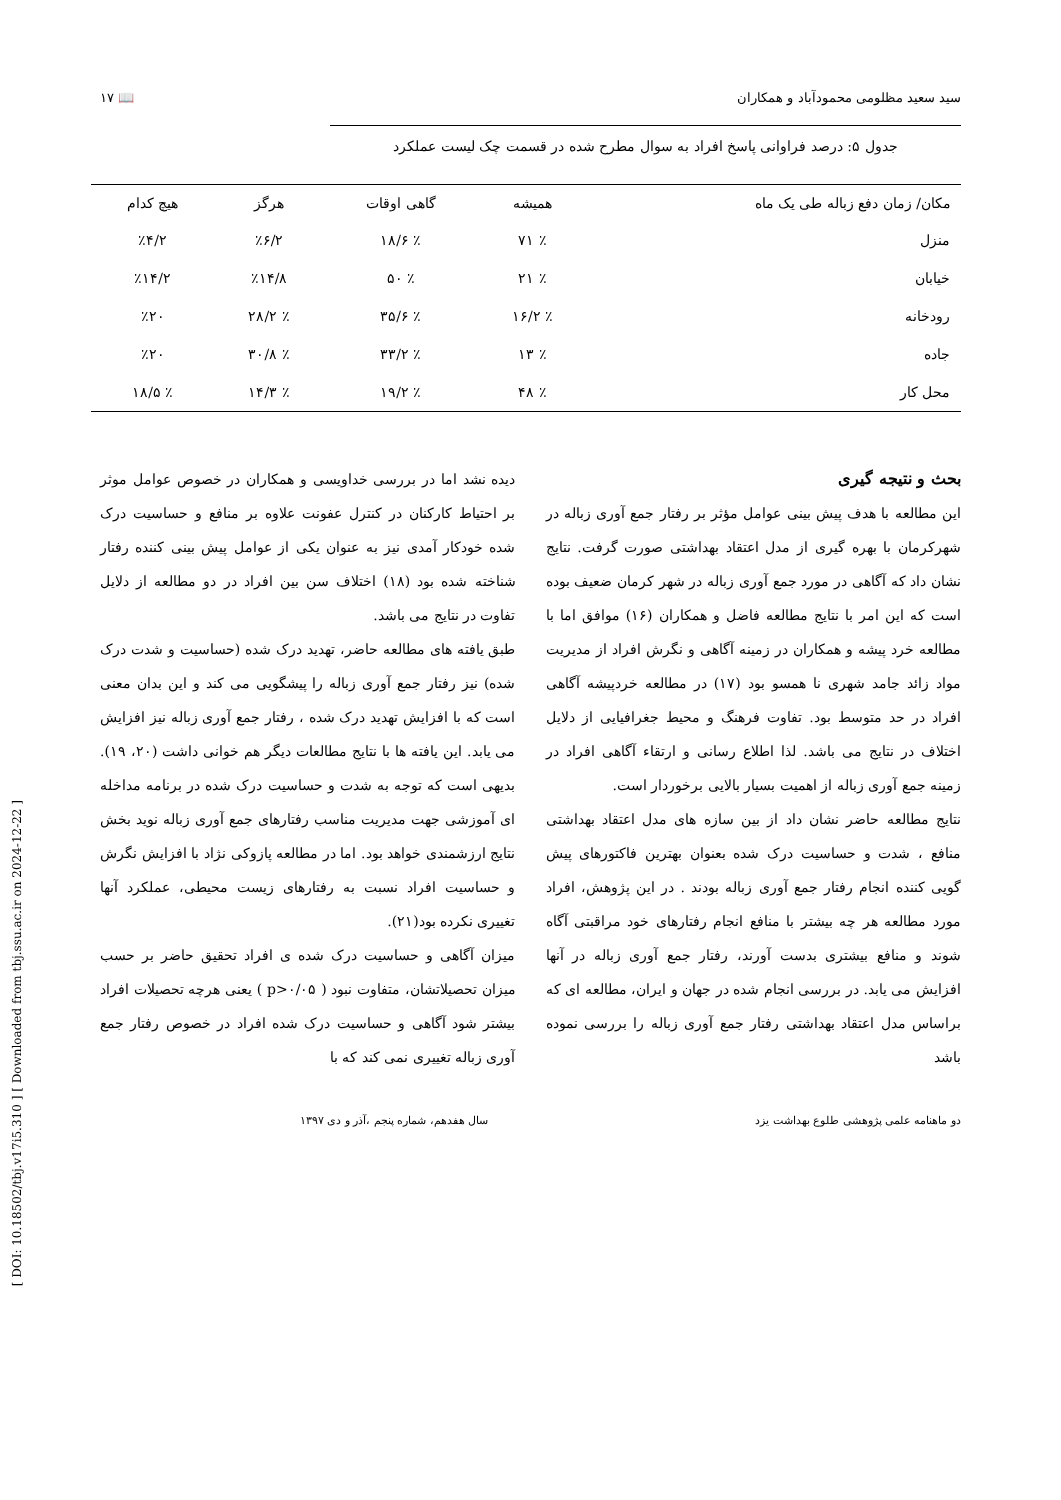[ DOI: 10.18502/tbj.v17i5.310 ] [ Downloaded from tbj.ssu.ac.ir on 2024-12-22 ]
سید سعید مظلومی محمودآباد و همکاران 📖 ۱۷
جدول ۵: درصد فراوانی پاسخ افراد به سوال مطرح شده در قسمت چک لیست عملکرد
| مکان/ زمان دفع زباله طی یک ماه | همیشه | گاهی اوقات | هرگز | هیچ کدام |
| --- | --- | --- | --- | --- |
| منزل | ٪ ۷۱ | ٪ ۱۸/۶ | ٪۶/۲ | ٪۴/۲ |
| خیابان | ٪ ۲۱ | ٪ ۵۰ | ٪۱۴/۸ | ٪۱۴/۲ |
| رودخانه | ٪ ۱۶/۲ | ٪ ۳۵/۶ | ٪ ۲۸/۲ | ٪۲۰ |
| جاده | ٪ ۱۳ | ٪ ۳۳/۲ | ٪ ۳۰/۸ | ٪۲۰ |
| محل کار | ٪ ۴۸ | ٪ ۱۹/۲ | ٪ ۱۴/۳ | ٪ ۱۸/۵ |
بحث و نتیجه گیری
این مطالعه با هدف پیش بینی عوامل مؤثر بر رفتار جمع آوری زباله در شهرکرمان با بهره گیری از مدل اعتقاد بهداشتی صورت گرفت. نتایج نشان داد که آگاهی در مورد جمع آوری زباله در شهر کرمان ضعیف بوده است که این امر با نتایج مطالعه فاضل و همکاران (۱۶) موافق اما با مطالعه خرد پیشه و همکاران در زمینه آگاهی و نگرش افراد از مدیریت مواد زائد جامد شهری نا همسو بود (۱۷) در مطالعه خردپیشه آگاهی افراد در حد متوسط بود. تفاوت فرهنگ و محیط جغرافیایی از دلایل اختلاف در نتایج می باشد. لذا اطلاع رسانی و ارتقاء آگاهی افراد در زمینه جمع آوری زباله از اهمیت بسیار بالایی برخوردار است.
نتایج مطالعه حاضر نشان داد از بین سازه های مدل اعتقاد بهداشتی منافع ، شدت و حساسیت درک شده بعنوان بهترین فاکتورهای پیش گویی کننده انجام رفتار جمع آوری زباله بودند . در این پژوهش، افراد مورد مطالعه هر چه بیشتر با منافع انجام رفتارهای خود مراقبتی آگاه شوند و منافع بیشتری بدست آورند، رفتار جمع آوری زباله در آنها افزایش می یابد. در بررسی انجام شده در جهان و ایران، مطالعه ای که براساس مدل اعتقاد بهداشتی رفتار جمع آوری زباله را بررسی نموده باشد
دیده نشد اما در بررسی خداویسی و همکاران در خصوص عوامل موثر بر احتیاط کارکنان در کنترل عفونت علاوه بر منافع و حساسیت درک شده خودکار آمدی نیز به عنوان یکی از عوامل پیش بینی کننده رفتار شناخته شده بود (۱۸) اختلاف سن بین افراد در دو مطالعه از دلایل تفاوت در نتایج می باشد.
طبق یافته های مطالعه حاضر، تهدید درک شده (حساسیت و شدت درک شده) نیز رفتار جمع آوری زباله را پیشگویی می کند و این بدان معنی است که با افزایش تهدید درک شده ، رفتار جمع آوری زباله نیز افزایش می یابد. این یافته ها با نتایج مطالعات دیگر هم خوانی داشت (۲۰، ۱۹). بدیهی است که توجه به شدت و حساسیت درک شده در برنامه مداخله ای آموزشی جهت مدیریت مناسب رفتارهای جمع آوری زباله نوید بخش نتایج ارزشمندی خواهد بود. اما در مطالعه پازوکی نژاد با افزایش نگرش و حساسیت افراد نسبت به رفتارهای زیست محیطی، عملکرد آنها تغییری نکرده بود(۲۱).
میزان آگاهی و حساسیت درک شده ی افراد تحقیق حاضر بر حسب میزان تحصیلاتشان، متفاوت نبود ( p>۰/۰۵ ) یعنی هرچه تحصیلات افراد بیشتر شود آگاهی و حساسیت درک شده افراد در خصوص رفتار جمع آوری زباله تغییری نمی کند که با
دو ماهنامه علمی پژوهشی طلوع بهداشت یزد سال هفدهم، شماره پنجم ،آذر و دی ۱۳۹۷